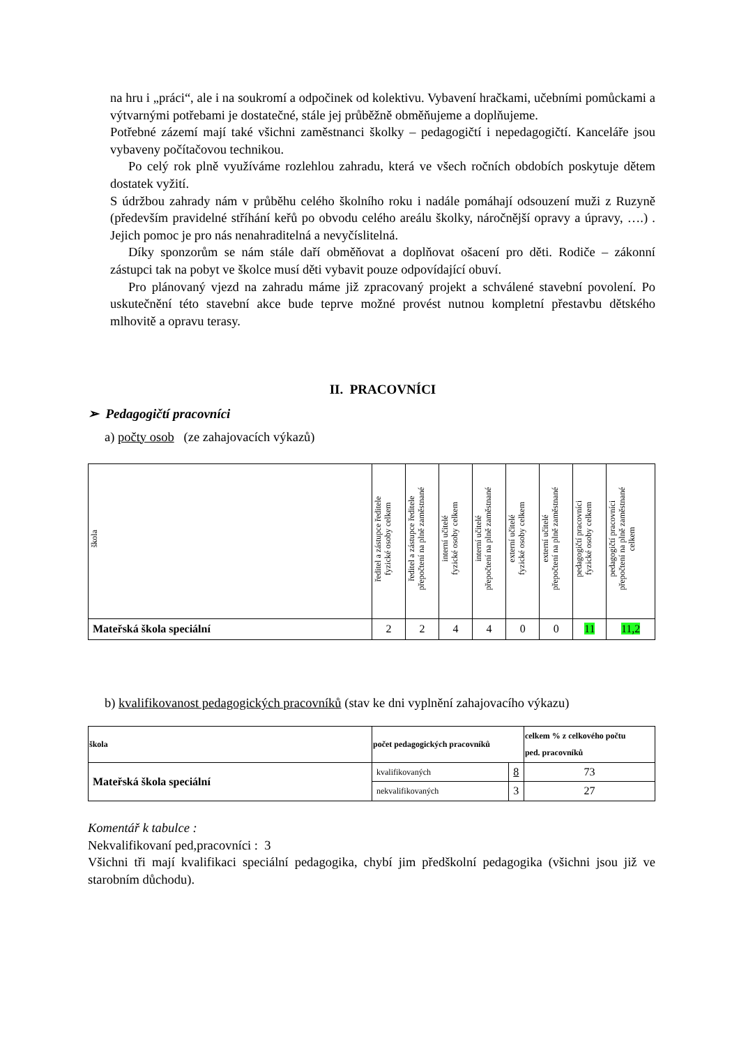na hru i „práci“, ale i na soukromí a odpočinek od kolektivu. Vybavení hračkami, učebními pomůckami a výtvarnými potřebami je dostatečné, stále jej průběžně obměňujeme a doplňujeme.
Potřebné zázemí mají také všichni zaměstnanci školky – pedagogičtí i nepedagogičtí. Kanceláře jsou vybaveny počítačovou technikou.
Po celý rok plně využíváme rozlehlou zahradu, která ve všech ročních obdobích poskytuje dětem dostatek vyžití.
S údržbou zahrady nám v průběhu celého školního roku i nadále pomáhají odsouzení muži z Ruzyně (především pravidelné stříhání keřů po obvodu celého areálu školky, náročnější opravy a úpravy, ….) . Jejich pomoc je pro nás nenahraditelná a nevyčíslitelná.
Díky sponzorům se nám stále daří obměňovat a doplňovat ošacení pro děti. Rodiče – zákonní zástupci tak na pobyt ve školce musí děti vybavit pouze odpovídající obuví.
Pro plánovaný vjezd na zahradu máme již zpracovaný projekt a schválené stavební povolení. Po uskutečnění této stavební akce bude teprve možné provést nutnou kompletní přestavbu dětského mlhovitě a opravu terasy.
II. PRACOVNÍCI
➢ Pedagogičtí pracovníci
a) počty osob (ze zahajovacích výkazů)
| škola | ředitel a zástupce ředitele fyzické osoby celkem | ředitel a zástupce ředitele přepočtení na plně zaměstnané | interní učitelé fyzické osoby celkem | interní učitelé přepočtení na plně zaměstnané | externí učitelé fyzické osoby celkem | externí učitelé přepočtení na plně zaměstnané | pedagogičtí pracovníci fyzické osoby celkem | pedagogičtí pracovníci přepočtení na plně zaměstnané celkem |
| --- | --- | --- | --- | --- | --- | --- | --- | --- |
| Mateřská škola speciální | 2 | 2 | 4 | 4 | 0 | 0 | 11 | 11,2 |
b) kvalifikovanost pedagogických pracovníků (stav ke dni vyplnění zahajovacího výkazu)
| škola | počet pedagogických pracovníků | | celkem % z celkového počtu ped. pracovníků |
| --- | --- | --- | --- |
| Mateřská škola speciální | kvalifikovaných | 8 | 73 |
| | nekvalifikovaných | 3 | 27 |
Komentář k tabulce :
Nekvalifikovaní ped,pracovníci : 3
Všichni tři mají kvalifikaci speciální pedagogika, chybí jim předškolní pedagogika (všichni jsou již ve starobním důchodu).